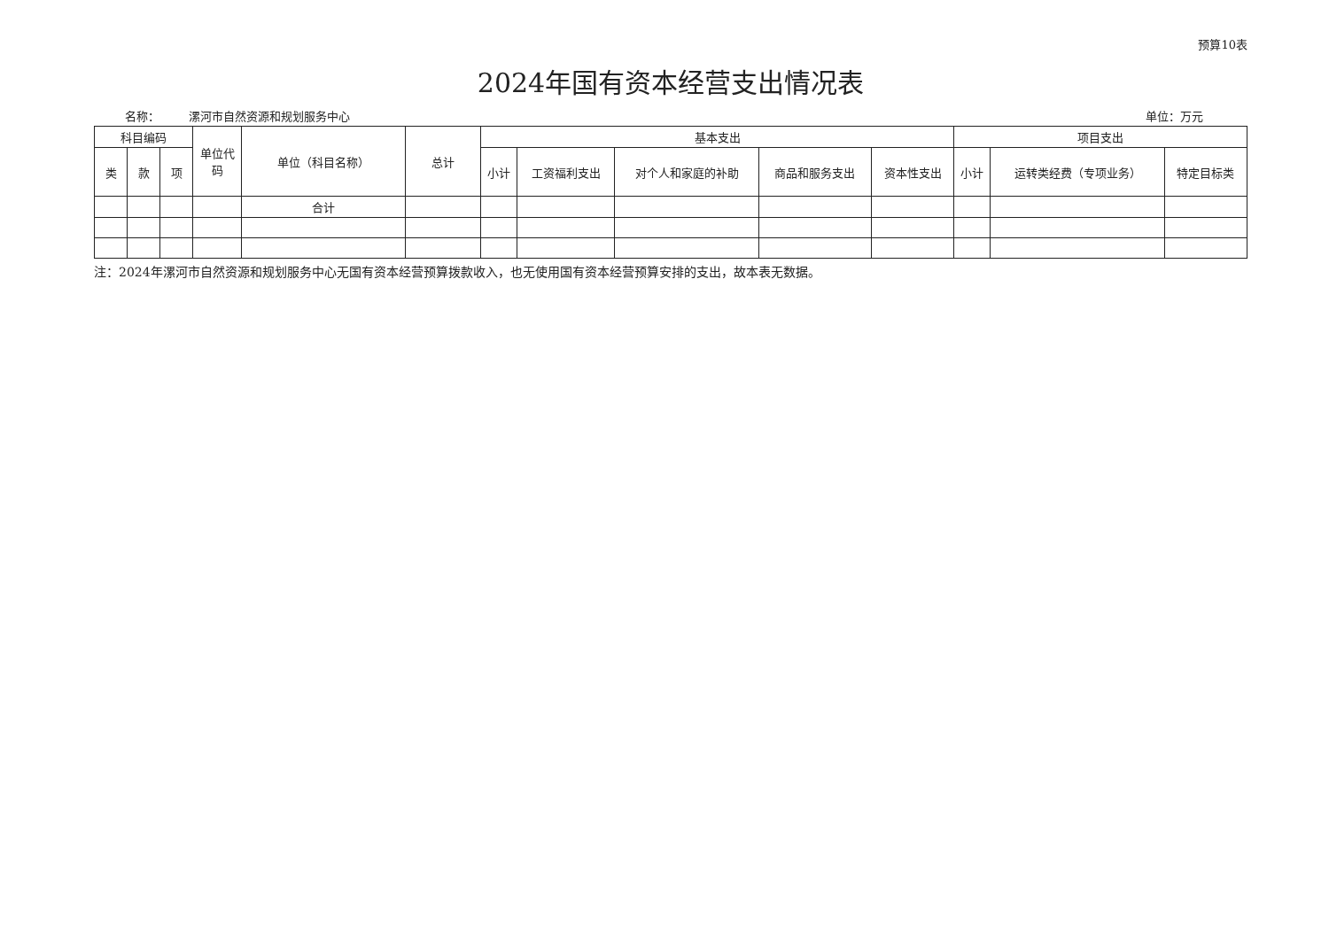预算10表
2024年国有资本经营支出情况表
名称： 漯河市自然资源和规划服务中心 单位：万元
| 科目编码 | | | 单位代码 | 单位（科目名称） | 总计 | 基本支出 | | | | | 项目支出 | | |
| --- | --- | --- | --- | --- | --- | --- | --- | --- | --- | --- | --- | --- | --- |
| 类 | 款 | 项 | | | | 小计 | 工资福利支出 | 对个人和家庭的补助 | 商品和服务支出 | 资本性支出 | 小计 | 运转类经费（专项业务） | 特定目标类 |
| | | | | 合计 | | | | | | | | | |
注：2024年漯河市自然资源和规划服务中心无国有资本经营预算拨款收入，也无使用国有资本经营预算安排的支出，故本表无数据。